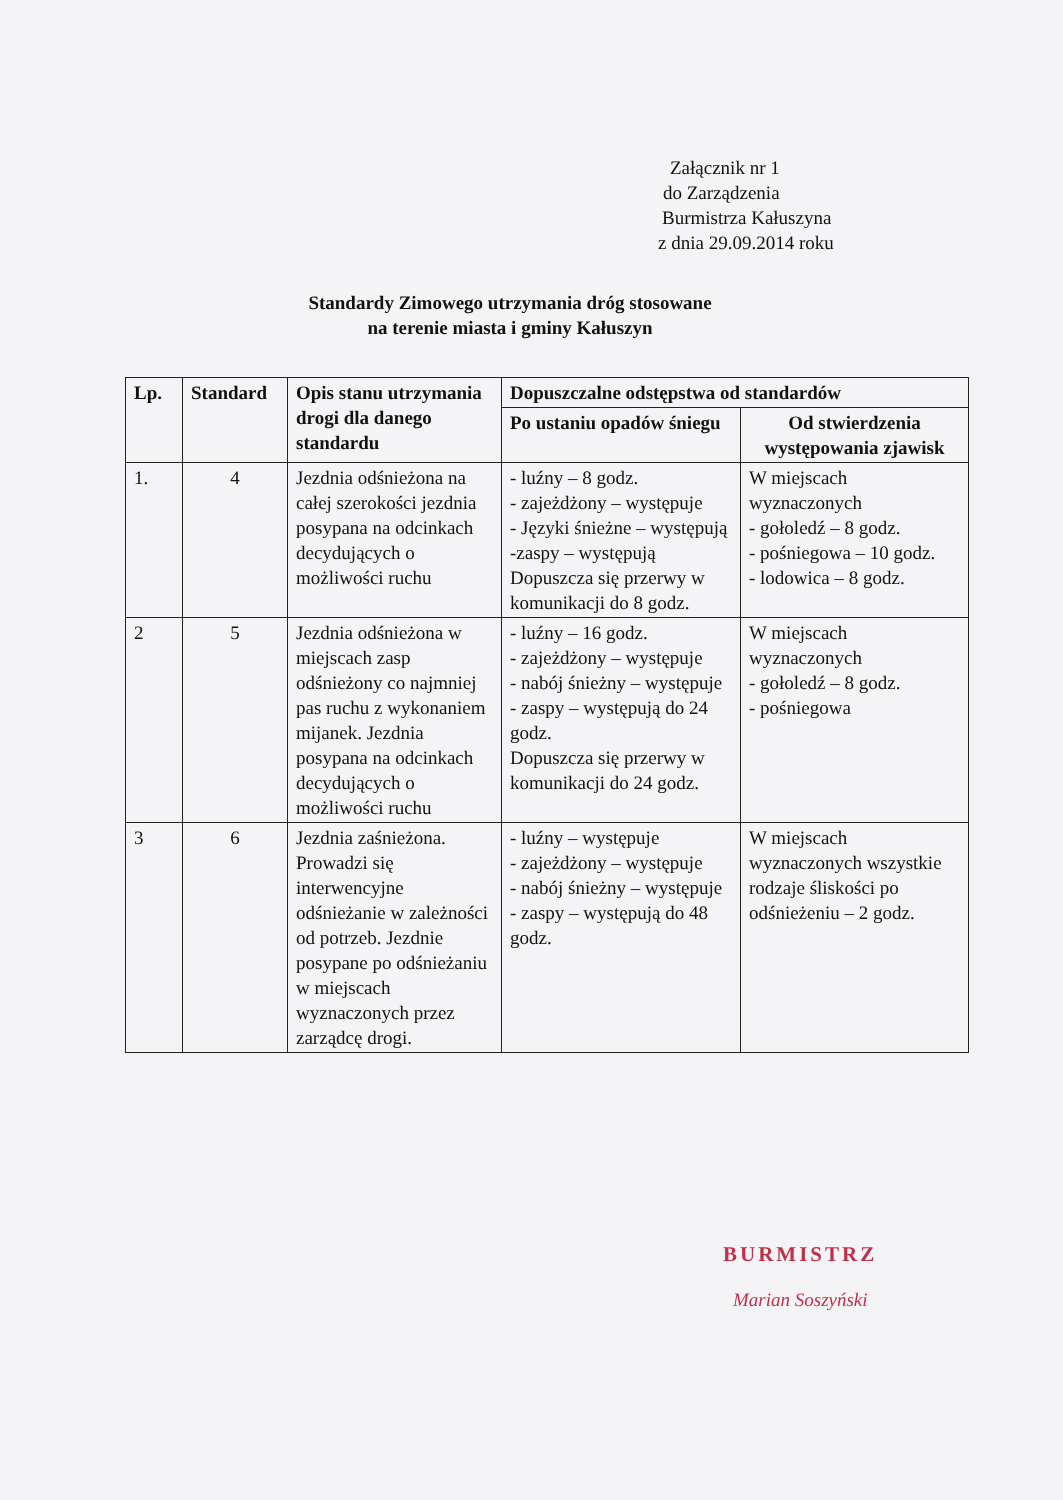Załącznik nr 1
do Zarządzenia
Burmistrza Kałuszyna
z dnia 29.09.2014 roku
Standardy Zimowego utrzymania dróg stosowane
na terenie miasta i gminy Kałuszyn
| Lp. | Standard | Opis stanu utrzymania drogi dla danego standardu | Dopuszczalne odstępstwa od standardów | |
| --- | --- | --- | --- | --- |
| | | | Po ustaniu opadów śniegu | Od stwierdzenia występowania zjawisk |
| 1. | 4 | Jezdnia odśnieżona na całej szerokości jezdnia posypana na odcinkach decydujących o możliwości ruchu | - luźny – 8 godz. - zajeżdżony – występuje - Języki śnieżne – występują -zaspy – występują Dopuszcza się przerwy w komunikacji do 8 godz. | W miejscach wyznaczonych - gołoledź – 8 godz. - pośniegowa – 10 godz. - lodowica – 8 godz. |
| 2 | 5 | Jezdnia odśnieżona w miejscach zasp odśnieżony co najmniej pas ruchu z wykonaniem mijanek. Jezdnia posypana na odcinkach decydujących o możliwości ruchu | - luźny – 16 godz. - zajeżdżony – występuje - nabój śnieżny – występuje - zaspy – występują do 24 godz. Dopuszcza się przerwy w komunikacji do 24 godz. | W miejscach wyznaczonych - gołoledź – 8 godz. - pośniegowa |
| 3 | 6 | Jezdnia zaśnieżona. Prowadzi się interwencyjne odśnieżanie w zależności od potrzeb. Jezdnie posypane po odśnieżaniu w miejscach wyznaczonych przez zarządcę drogi. | - luźny – występuje - zajeżdżony – występuje - nabój śnieżny – występuje - zaspy – występują do 48 godz. | W miejscach wyznaczonych wszystkie rodzaje śliskości po odśnieżeniu – 2 godz. |
BURMISTRZ
Marian Soszyński